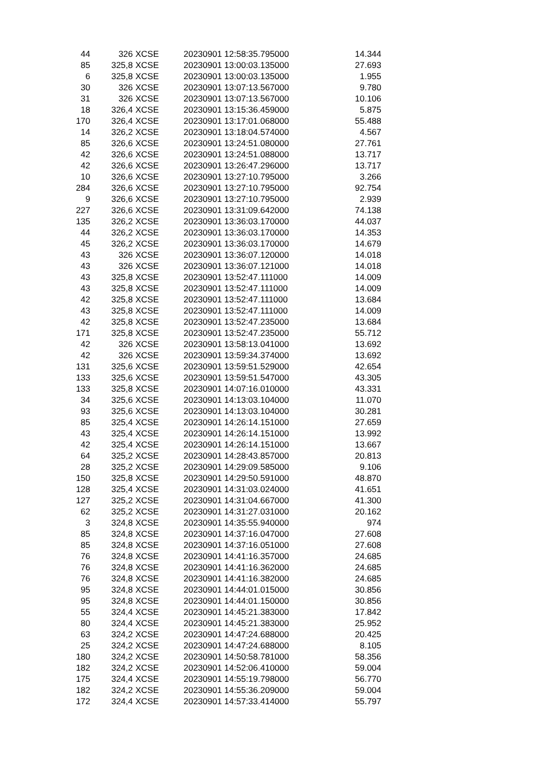| 44 | 326 | XCSE | 20230901 12:58:35.795000 | 14.344 |
| 85 | 325,8 | XCSE | 20230901 13:00:03.135000 | 27.693 |
| 6 | 325,8 | XCSE | 20230901 13:00:03.135000 | 1.955 |
| 30 | 326 | XCSE | 20230901 13:07:13.567000 | 9.780 |
| 31 | 326 | XCSE | 20230901 13:07:13.567000 | 10.106 |
| 18 | 326,4 | XCSE | 20230901 13:15:36.459000 | 5.875 |
| 170 | 326,4 | XCSE | 20230901 13:17:01.068000 | 55.488 |
| 14 | 326,2 | XCSE | 20230901 13:18:04.574000 | 4.567 |
| 85 | 326,6 | XCSE | 20230901 13:24:51.080000 | 27.761 |
| 42 | 326,6 | XCSE | 20230901 13:24:51.088000 | 13.717 |
| 42 | 326,6 | XCSE | 20230901 13:26:47.296000 | 13.717 |
| 10 | 326,6 | XCSE | 20230901 13:27:10.795000 | 3.266 |
| 284 | 326,6 | XCSE | 20230901 13:27:10.795000 | 92.754 |
| 9 | 326,6 | XCSE | 20230901 13:27:10.795000 | 2.939 |
| 227 | 326,6 | XCSE | 20230901 13:31:09.642000 | 74.138 |
| 135 | 326,2 | XCSE | 20230901 13:36:03.170000 | 44.037 |
| 44 | 326,2 | XCSE | 20230901 13:36:03.170000 | 14.353 |
| 45 | 326,2 | XCSE | 20230901 13:36:03.170000 | 14.679 |
| 43 | 326 | XCSE | 20230901 13:36:07.120000 | 14.018 |
| 43 | 326 | XCSE | 20230901 13:36:07.121000 | 14.018 |
| 43 | 325,8 | XCSE | 20230901 13:52:47.111000 | 14.009 |
| 43 | 325,8 | XCSE | 20230901 13:52:47.111000 | 14.009 |
| 42 | 325,8 | XCSE | 20230901 13:52:47.111000 | 13.684 |
| 43 | 325,8 | XCSE | 20230901 13:52:47.111000 | 14.009 |
| 42 | 325,8 | XCSE | 20230901 13:52:47.235000 | 13.684 |
| 171 | 325,8 | XCSE | 20230901 13:52:47.235000 | 55.712 |
| 42 | 326 | XCSE | 20230901 13:58:13.041000 | 13.692 |
| 42 | 326 | XCSE | 20230901 13:59:34.374000 | 13.692 |
| 131 | 325,6 | XCSE | 20230901 13:59:51.529000 | 42.654 |
| 133 | 325,6 | XCSE | 20230901 13:59:51.547000 | 43.305 |
| 133 | 325,8 | XCSE | 20230901 14:07:16.010000 | 43.331 |
| 34 | 325,6 | XCSE | 20230901 14:13:03.104000 | 11.070 |
| 93 | 325,6 | XCSE | 20230901 14:13:03.104000 | 30.281 |
| 85 | 325,4 | XCSE | 20230901 14:26:14.151000 | 27.659 |
| 43 | 325,4 | XCSE | 20230901 14:26:14.151000 | 13.992 |
| 42 | 325,4 | XCSE | 20230901 14:26:14.151000 | 13.667 |
| 64 | 325,2 | XCSE | 20230901 14:28:43.857000 | 20.813 |
| 28 | 325,2 | XCSE | 20230901 14:29:09.585000 | 9.106 |
| 150 | 325,8 | XCSE | 20230901 14:29:50.591000 | 48.870 |
| 128 | 325,4 | XCSE | 20230901 14:31:03.024000 | 41.651 |
| 127 | 325,2 | XCSE | 20230901 14:31:04.667000 | 41.300 |
| 62 | 325,2 | XCSE | 20230901 14:31:27.031000 | 20.162 |
| 3 | 324,8 | XCSE | 20230901 14:35:55.940000 | 974 |
| 85 | 324,8 | XCSE | 20230901 14:37:16.047000 | 27.608 |
| 85 | 324,8 | XCSE | 20230901 14:37:16.051000 | 27.608 |
| 76 | 324,8 | XCSE | 20230901 14:41:16.357000 | 24.685 |
| 76 | 324,8 | XCSE | 20230901 14:41:16.362000 | 24.685 |
| 76 | 324,8 | XCSE | 20230901 14:41:16.382000 | 24.685 |
| 95 | 324,8 | XCSE | 20230901 14:44:01.015000 | 30.856 |
| 95 | 324,8 | XCSE | 20230901 14:44:01.150000 | 30.856 |
| 55 | 324,4 | XCSE | 20230901 14:45:21.383000 | 17.842 |
| 80 | 324,4 | XCSE | 20230901 14:45:21.383000 | 25.952 |
| 63 | 324,2 | XCSE | 20230901 14:47:24.688000 | 20.425 |
| 25 | 324,2 | XCSE | 20230901 14:47:24.688000 | 8.105 |
| 180 | 324,2 | XCSE | 20230901 14:50:58.781000 | 58.356 |
| 182 | 324,2 | XCSE | 20230901 14:52:06.410000 | 59.004 |
| 175 | 324,4 | XCSE | 20230901 14:55:19.798000 | 56.770 |
| 182 | 324,2 | XCSE | 20230901 14:55:36.209000 | 59.004 |
| 172 | 324,4 | XCSE | 20230901 14:57:33.414000 | 55.797 |